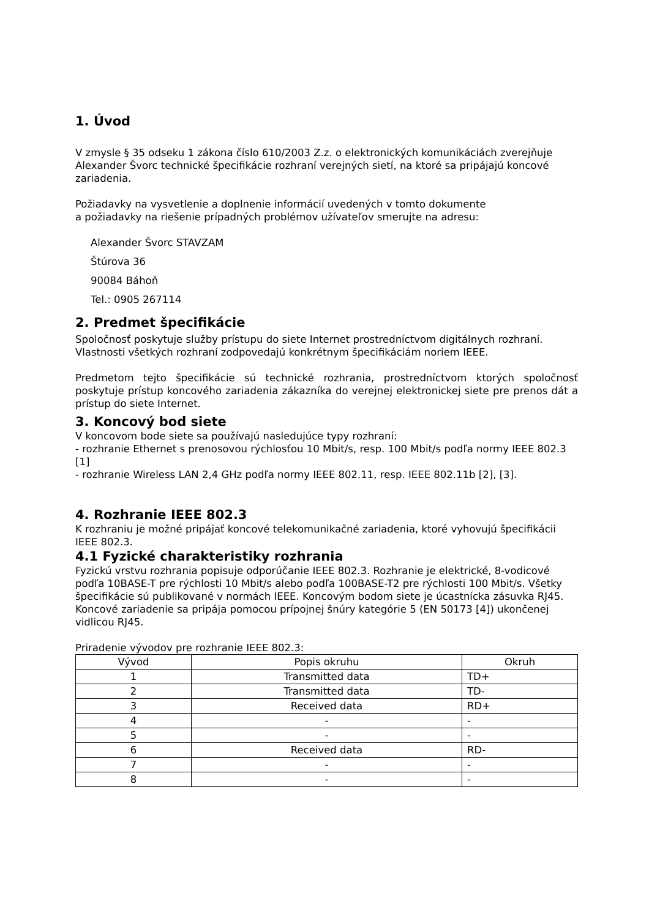1. Úvod
V zmysle § 35 odseku 1 zákona číslo 610/2003 Z.z. o elektronických komunikáciách zverejňuje Alexander Švorc technické špecifikácie rozhraní verejných sietí, na ktoré sa pripájajú koncové zariadenia.
Požiadavky na vysvetlenie a doplnenie informácií uvedených v tomto dokumente
a požiadavky na riešenie prípadných problémov užívateľov smerujte na adresu:
Alexander Švorc STAVZAM
Štúrova 36
90084 Báhoň
Tel.: 0905 267114
2. Predmet špecifikácie
Spoločnosť poskytuje služby prístupu do siete Internet prostredníctvom digitálnych rozhraní. Vlastnosti všetkých rozhraní zodpovedajú konkrétnym špecifikáciám noriem IEEE.
Predmetom tejto špecifikácie sú technické rozhrania, prostredníctvom ktorých spoločnosť poskytuje prístup koncového zariadenia zákazníka do verejnej elektronickej siete pre prenos dát a prístup do siete Internet.
3. Koncový bod siete
V koncovom bode siete sa používajú nasledujúce typy rozhraní:
- rozhranie Ethernet s prenosovou rýchlosťou 10 Mbit/s, resp. 100 Mbit/s podľa normy IEEE 802.3 [1]
- rozhranie Wireless LAN 2,4 GHz podľa normy IEEE 802.11, resp. IEEE 802.11b [2], [3].
4. Rozhranie IEEE 802.3
K rozhraniu je možné pripájať koncové telekomunikačné zariadenia, ktoré vyhovujú špecifikácii IEEE 802.3.
4.1 Fyzické charakteristiky rozhrania
Fyzickú vrstvu rozhrania popisuje odporúčanie IEEE 802.3. Rozhranie je elektrické, 8-vodicové podľa 10BASE-T pre rýchlosti 10 Mbit/s alebo podľa 100BASE-T2 pre rýchlosti 100 Mbit/s. Všetky špecifikácie sú publikované v normách IEEE. Koncovým bodom siete je úcastnícka zásuvka RJ45. Koncové zariadenie sa pripája pomocou prípojnej šnúry kategórie 5 (EN 50173 [4]) ukončenej vidlicou RJ45.
Priradenie vývodov pre rozhranie IEEE 802.3:
| Vývod | Popis okruhu | Okruh |
| --- | --- | --- |
| 1 | Transmitted data | TD+ |
| 2 | Transmitted data | TD- |
| 3 | Received data | RD+ |
| 4 | - | - |
| 5 | - | - |
| 6 | Received data | RD- |
| 7 | - | - |
| 8 | - | - |